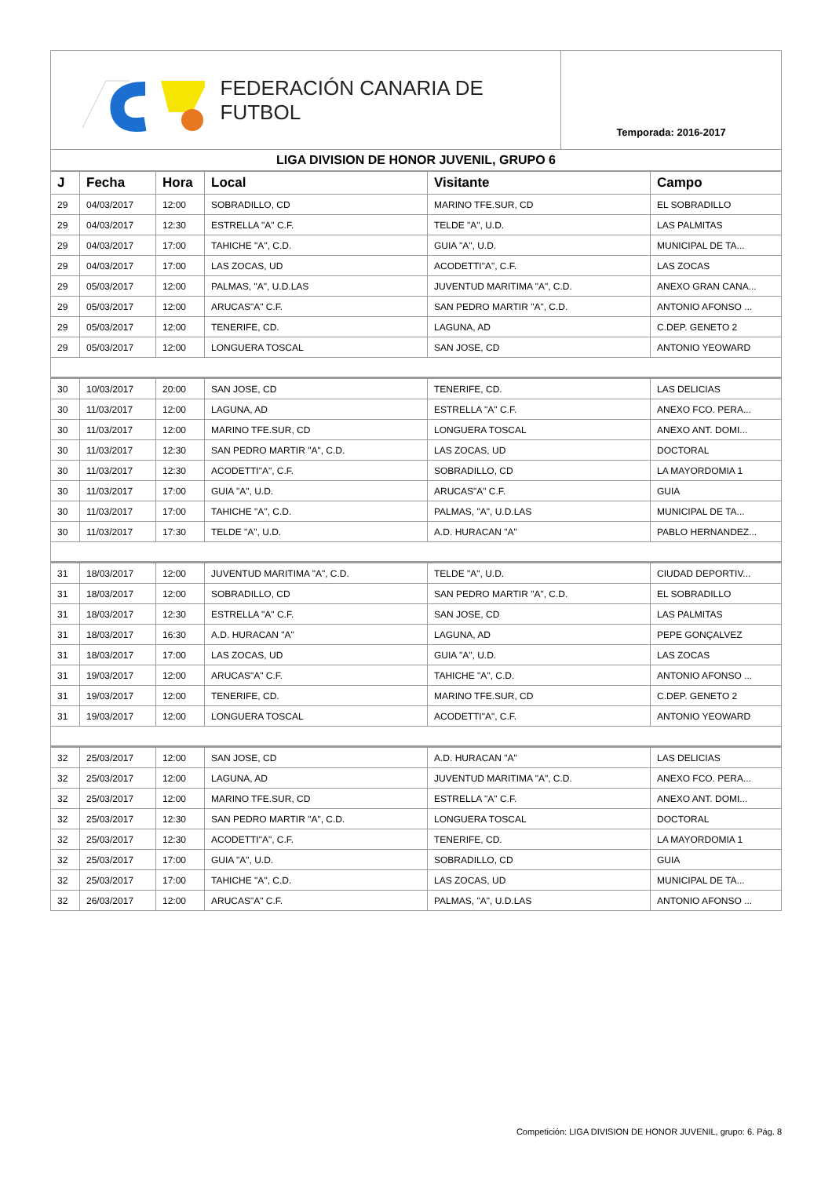FEDERACIÓN CANARIA DE FUTBOL
Temporada: 2016-2017
LIGA DIVISION DE HONOR JUVENIL, GRUPO 6
| J | Fecha | Hora | Local | Visitante | Campo |
| --- | --- | --- | --- | --- | --- |
| 29 | 04/03/2017 | 12:00 | SOBRADILLO, CD | MARINO TFE.SUR, CD | EL SOBRADILLO |
| 29 | 04/03/2017 | 12:30 | ESTRELLA "A" C.F. | TELDE "A", U.D. | LAS PALMITAS |
| 29 | 04/03/2017 | 17:00 | TAHICHE "A", C.D. | GUIA "A", U.D. | MUNICIPAL DE TA... |
| 29 | 04/03/2017 | 17:00 | LAS ZOCAS, UD | ACODETTI"A", C.F. | LAS ZOCAS |
| 29 | 05/03/2017 | 12:00 | PALMAS, "A", U.D.LAS | JUVENTUD MARITIMA "A", C.D. | ANEXO GRAN CANA... |
| 29 | 05/03/2017 | 12:00 | ARUCAS"A" C.F. | SAN PEDRO MARTIR "A", C.D. | ANTONIO AFONSO ... |
| 29 | 05/03/2017 | 12:00 | TENERIFE, CD. | LAGUNA, AD | C.DEP. GENETO 2 |
| 29 | 05/03/2017 | 12:00 | LONGUERA TOSCAL | SAN JOSE, CD | ANTONIO YEOWARD |
| 30 | 10/03/2017 | 20:00 | SAN JOSE, CD | TENERIFE, CD. | LAS DELICIAS |
| 30 | 11/03/2017 | 12:00 | LAGUNA, AD | ESTRELLA "A" C.F. | ANEXO FCO. PERA... |
| 30 | 11/03/2017 | 12:00 | MARINO TFE.SUR, CD | LONGUERA TOSCAL | ANEXO ANT. DOMI... |
| 30 | 11/03/2017 | 12:30 | SAN PEDRO MARTIR "A", C.D. | LAS ZOCAS, UD | DOCTORAL |
| 30 | 11/03/2017 | 12:30 | ACODETTI"A", C.F. | SOBRADILLO, CD | LA MAYORDOMIA 1 |
| 30 | 11/03/2017 | 17:00 | GUIA "A", U.D. | ARUCAS"A" C.F. | GUIA |
| 30 | 11/03/2017 | 17:00 | TAHICHE "A", C.D. | PALMAS, "A", U.D.LAS | MUNICIPAL DE TA... |
| 30 | 11/03/2017 | 17:30 | TELDE "A", U.D. | A.D. HURACAN "A" | PABLO HERNANDEZ... |
| 31 | 18/03/2017 | 12:00 | JUVENTUD MARITIMA "A", C.D. | TELDE "A", U.D. | CIUDAD DEPORTIV... |
| 31 | 18/03/2017 | 12:00 | SOBRADILLO, CD | SAN PEDRO MARTIR "A", C.D. | EL SOBRADILLO |
| 31 | 18/03/2017 | 12:30 | ESTRELLA "A" C.F. | SAN JOSE, CD | LAS PALMITAS |
| 31 | 18/03/2017 | 16:30 | A.D. HURACAN "A" | LAGUNA, AD | PEPE GONÇALVEZ |
| 31 | 18/03/2017 | 17:00 | LAS ZOCAS, UD | GUIA "A", U.D. | LAS ZOCAS |
| 31 | 19/03/2017 | 12:00 | ARUCAS"A" C.F. | TAHICHE "A", C.D. | ANTONIO AFONSO ... |
| 31 | 19/03/2017 | 12:00 | TENERIFE, CD. | MARINO TFE.SUR, CD | C.DEP. GENETO 2 |
| 31 | 19/03/2017 | 12:00 | LONGUERA TOSCAL | ACODETTI"A", C.F. | ANTONIO YEOWARD |
| 32 | 25/03/2017 | 12:00 | SAN JOSE, CD | A.D. HURACAN "A" | LAS DELICIAS |
| 32 | 25/03/2017 | 12:00 | LAGUNA, AD | JUVENTUD MARITIMA "A", C.D. | ANEXO FCO. PERA... |
| 32 | 25/03/2017 | 12:00 | MARINO TFE.SUR, CD | ESTRELLA "A" C.F. | ANEXO ANT. DOMI... |
| 32 | 25/03/2017 | 12:30 | SAN PEDRO MARTIR "A", C.D. | LONGUERA TOSCAL | DOCTORAL |
| 32 | 25/03/2017 | 12:30 | ACODETTI"A", C.F. | TENERIFE, CD. | LA MAYORDOMIA 1 |
| 32 | 25/03/2017 | 17:00 | GUIA "A", U.D. | SOBRADILLO, CD | GUIA |
| 32 | 25/03/2017 | 17:00 | TAHICHE "A", C.D. | LAS ZOCAS, UD | MUNICIPAL DE TA... |
| 32 | 26/03/2017 | 12:00 | ARUCAS"A" C.F. | PALMAS, "A", U.D.LAS | ANTONIO AFONSO ... |
Competición: LIGA DIVISION DE HONOR JUVENIL, grupo: 6. Pág. 8